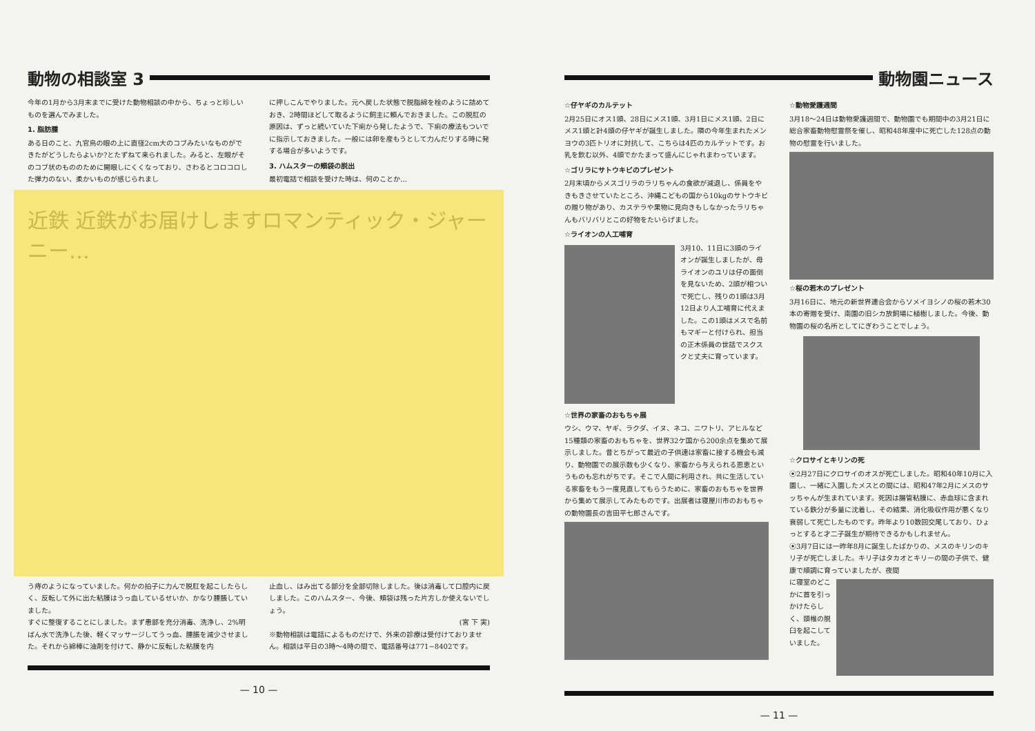動物の相談室 3
今年の1月から3月末までに受けた動物相談の中から、ちょっと珍しいものを選んでみました。
1. 脂肪腫
ある日のこと、九官鳥の眼の上に直径2cm大のコブみたいなものができたがどうしたらよいか?とたずねて来られました。みると、左眼がそのコブ状のもののために開眼しにくくなっており、さわるとコロコロした弾力のない、柔かいものが感じられまし
に押しこんでやりました。元へ戻した状態で脱脂綿を栓のように詰めておき、2時間ほどして取るように飼主に頼んでおきました。この脱肛の原因は、ずっと続いていた下痢から発したようで、下痢の療法もついでに指示しておきました。一般には卵を産もうとして力んだりする時に発する場合が多いようです。
3. ハムスターの頬袋の脱出
最初電話で相談を受けた時は、何のことか…
近鉄 近鉄がお届けしますロマンティック・ジャーニー…
う痔のようになっていました。何かの拍子に力んで脱肛を起こしたらしく、反転して外に出た粘膜はうっ血しているせいか、かなり腫脹していました。
すぐに整復することにしました。まず患部を充分消毒、洗浄し、2%明ばん水で洗浄した後、軽くマッサージしてうっ血、腫脹を減少させました。それから綿棒に油剤を付けて、静かに反転した粘膜を内
止血し、はみ出てる部分を全部切除しました。後は消毒して口腔内に戻しました。このハムスター、今後、頬袋は残った片方しか使えないでしょう。
(宮 下 実)
※動物相談は電話によるものだけで、外来の診療は受付けておりません。相談は平日の3時〜4時の間で、電話番号は771−8402です。
— 10 —
動物園ニュース
☆仔ヤギのカルテット
2月25日にオス1頭、28日にメス1頭、3月1日にメス1頭、2日にメス1頭と計4頭の仔ヤギが誕生しました。隣の今年生まれたメンヨウの3匹トリオに対抗して、こちらは4匹のカルテットです。お乳を飲む以外、4頭でかたまって盛んにじゃれまわっています。
☆ゴリラにサトウキビのプレゼント
2月末頃からメスゴリラのラリちゃんの食欲が減退し、係員をやきもきさせていたところ、沖縄こどもの国から10kgのサトウキビの贈り物があり、カステラや果物に見向きもしなかったラリちゃんもバリバリとこの好物をたいらげました。
☆ライオンの人工哺育
3月10、11日に3頭のライオンが誕生しましたが、母ライオンのユリは仔の面倒を見ないため、2頭が相ついで死亡し、残りの1頭は3月12日より人工哺育に代えました。この1頭はメスで名前もマギーと付けられ、担当の正木係員の世話でスクスクと丈夫に育っています。
☆世界の家畜のおもちゃ展
ウシ、ウマ、ヤギ、ラクダ、イヌ、ネコ、ニワトリ、アヒルなど15種類の家畜のおもちゃを、世界32ケ国から200余点を集めて展示しました。昔とちがって最近の子供達は家畜に接する機会も減り、動物園での展示数も少くなり、家畜から与えられる恩恵というものも忘れがちです。そこで人間に利用され、共に生活している家畜をもう一度見直してもらうために、家畜のおもちゃを世界から集めて展示してみたものです。出展者は寝屋川市のおもちゃの動物園長の吉田平七郎さんです。
☆動物愛護週間
3月18〜24日は動物愛護週間で、動物園でも期間中の3月21日に総合家畜動物慰霊祭を催し、昭和48年度中に死亡した128点の動物の慰霊を行いました。
☆桜の若木のプレゼント
3月16日に、地元の新世界連合会からソメイヨシノの桜の若木30本の寄贈を受け、南園の旧シカ放飼場に植樹しました。今後、動物園の桜の名所としてにぎわうことでしょう。
☆クロサイとキリンの死
⦿2月27日にクロサイのオスが死亡しました。昭和40年10月に入園し、一緒に入園したメスとの間には、昭和47年2月にメスのサッちゃんが生まれています。死因は腸管粘膜に、赤血球に含まれている鉄分が多量に沈着し、その結果、消化吸収作用が悪くなり衰弱して死亡したものです。昨年より10数回交尾しており、ひょっとすると才二子誕生が期待できるかもしれません。
⦿3月7日には一昨年8月に誕生したばかりの、メスのキリンのキリ子が死亡しました。キリ子はタカオとキリーの間の子供で、健康で順調に育っていましたが、夜間
に寝室のどこかに首を引っかけたらしく、頚椎の脱臼を起こしていました。
— 11 —